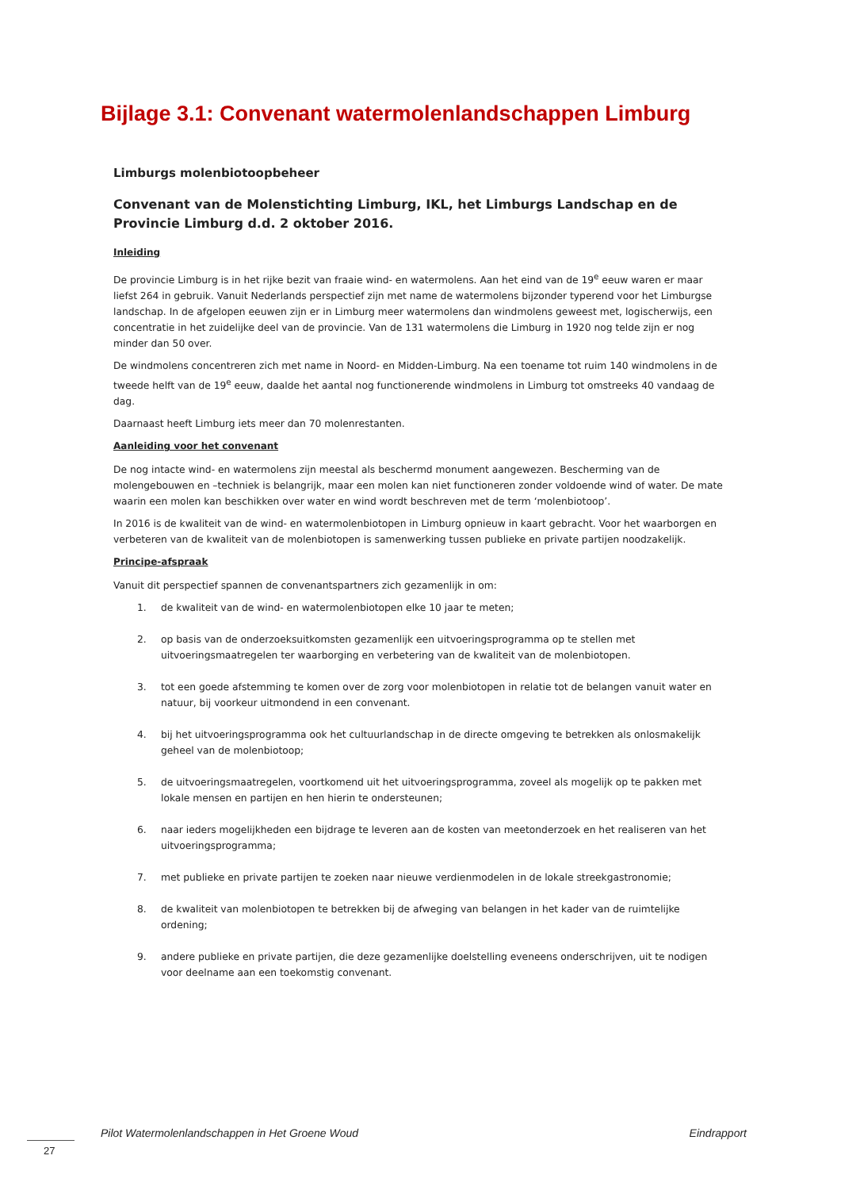Bijlage 3.1: Convenant watermolenlandschappen Limburg
Limburgs molenbiotoopbeheer
Convenant van de Molenstichting Limburg, IKL, het Limburgs Landschap en de Provincie Limburg d.d. 2 oktober 2016.
Inleiding
De provincie Limburg is in het rijke bezit van fraaie wind- en watermolens. Aan het eind van de 19<sup>e</sup> eeuw waren er maar liefst 264 in gebruik. Vanuit Nederlands perspectief zijn met name de watermolens bijzonder typerend voor het Limburgse landschap. In de afgelopen eeuwen zijn er in Limburg meer watermolens dan windmolens geweest met, logischerwijs, een concentratie in het zuidelijke deel van de provincie. Van de 131 watermolens die Limburg in 1920 nog telde zijn er nog minder dan 50 over.
De windmolens concentreren zich met name in Noord- en Midden-Limburg. Na een toename tot ruim 140 windmolens in de tweede helft van de 19<sup>e</sup> eeuw, daalde het aantal nog functionerende windmolens in Limburg tot omstreeks 40 vandaag de dag.
Daarnaast heeft Limburg iets meer dan 70 molenrestanten.
Aanleiding voor het convenant
De nog intacte wind- en watermolens zijn meestal als beschermd monument aangewezen. Bescherming van de molengebouwen en –techniek is belangrijk, maar een molen kan niet functioneren zonder voldoende wind of water. De mate waarin een molen kan beschikken over water en wind wordt beschreven met de term ‘molenbiotoop’.
In 2016 is de kwaliteit van de wind- en watermolenbiotopen in Limburg opnieuw in kaart gebracht. Voor het waarborgen en verbeteren van de kwaliteit van de molenbiotopen is samenwerking tussen publieke en private partijen noodzakelijk.
Principe-afspraak
Vanuit dit perspectief spannen de convenantspartners zich gezamenlijk in om:
1. de kwaliteit van de wind- en watermolenbiotopen elke 10 jaar te meten;
2. op basis van de onderzoeksuitkomsten gezamenlijk een uitvoeringsprogramma op te stellen met uitvoeringsmaatregelen ter waarborging en verbetering van de kwaliteit van de molenbiotopen.
3. tot een goede afstemming te komen over de zorg voor molenbiotopen in relatie tot de belangen vanuit water en natuur, bij voorkeur uitmondend in een convenant.
4. bij het uitvoeringsprogramma ook het cultuurlandschap in de directe omgeving te betrekken als onlosmakelijk geheel van de molenbiotoop;
5. de uitvoeringsmaatregelen, voortkomend uit het uitvoeringsprogramma, zoveel als mogelijk op te pakken met lokale mensen en partijen en hen hierin te ondersteunen;
6. naar ieders mogelijkheden een bijdrage te leveren aan de kosten van meetonderzoek en het realiseren van het uitvoeringsprogramma;
7. met publieke en private partijen te zoeken naar nieuwe verdienmodelen in de lokale streekgastronomie;
8. de kwaliteit van molenbiotopen te betrekken bij de afweging van belangen in het kader van de ruimtelijke ordening;
9. andere publieke en private partijen, die deze gezamenlijke doelstelling eveneens onderschrijven, uit te nodigen voor deelname aan een toekomstig convenant.
Pilot Watermolenlandschappen in Het Groene Woud Eindrapport
27